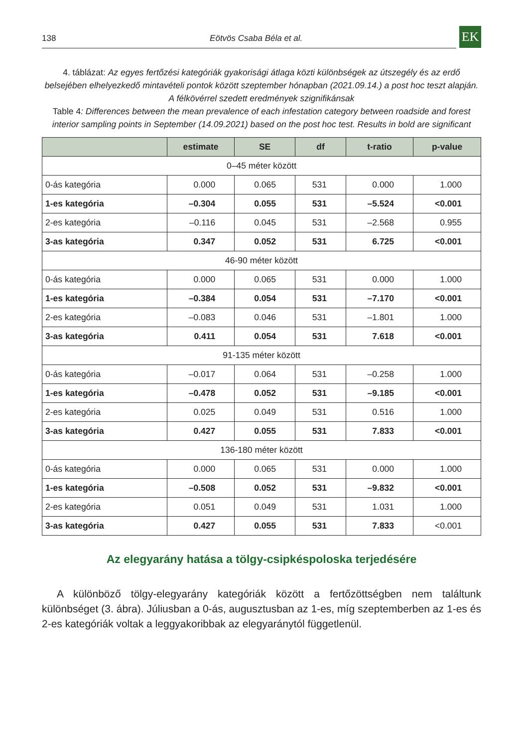138 Eötvös Csaba Béla et al. EK
4. táblázat: Az egyes fertőzési kategóriák gyakorisági átlaga közti különbségek az útszegély és az erdő belsejében elhelyezkedő mintavételi pontok között szeptember hónapban (2021.09.14.) a post hoc teszt alapján. A félkövérrel szedett eredmények szignifikánsak
Table 4: Differences between the mean prevalence of each infestation category between roadside and forest interior sampling points in September (14.09.2021) based on the post hoc test. Results in bold are significant
| | estimate | SE | df | t-ratio | p-value |
| --- | --- | --- | --- | --- | --- |
| 0–45 méter között | | | | | |
| 0-ás kategória | 0.000 | 0.065 | 531 | 0.000 | 1.000 |
| 1-es kategória | –0.304 | 0.055 | 531 | –5.524 | <0.001 |
| 2-es kategória | –0.116 | 0.045 | 531 | –2.568 | 0.955 |
| 3-as kategória | 0.347 | 0.052 | 531 | 6.725 | <0.001 |
| 46-90 méter között | | | | | |
| 0-ás kategória | 0.000 | 0.065 | 531 | 0.000 | 1.000 |
| 1-es kategória | –0.384 | 0.054 | 531 | –7.170 | <0.001 |
| 2-es kategória | –0.083 | 0.046 | 531 | –1.801 | 1.000 |
| 3-as kategória | 0.411 | 0.054 | 531 | 7.618 | <0.001 |
| 91-135 méter között | | | | | |
| 0-ás kategória | –0.017 | 0.064 | 531 | –0.258 | 1.000 |
| 1-es kategória | –0.478 | 0.052 | 531 | –9.185 | <0.001 |
| 2-es kategória | 0.025 | 0.049 | 531 | 0.516 | 1.000 |
| 3-as kategória | 0.427 | 0.055 | 531 | 7.833 | <0.001 |
| 136-180 méter között | | | | | |
| 0-ás kategória | 0.000 | 0.065 | 531 | 0.000 | 1.000 |
| 1-es kategória | –0.508 | 0.052 | 531 | –9.832 | <0.001 |
| 2-es kategória | 0.051 | 0.049 | 531 | 1.031 | 1.000 |
| 3-as kategória | 0.427 | 0.055 | 531 | 7.833 | <0.001 |
Az elegyarány hatása a tölgy-csipkéspoloska terjedésére
A különböző tölgy-elegyarány kategóriák között a fertőzöttségben nem találtunk különbséget (3. ábra). Júliusban a 0-ás, augusztusban az 1-es, míg szeptemberben az 1-es és 2-es kategóriák voltak a leggyakoribbak az elegyaránytól függetlenül.